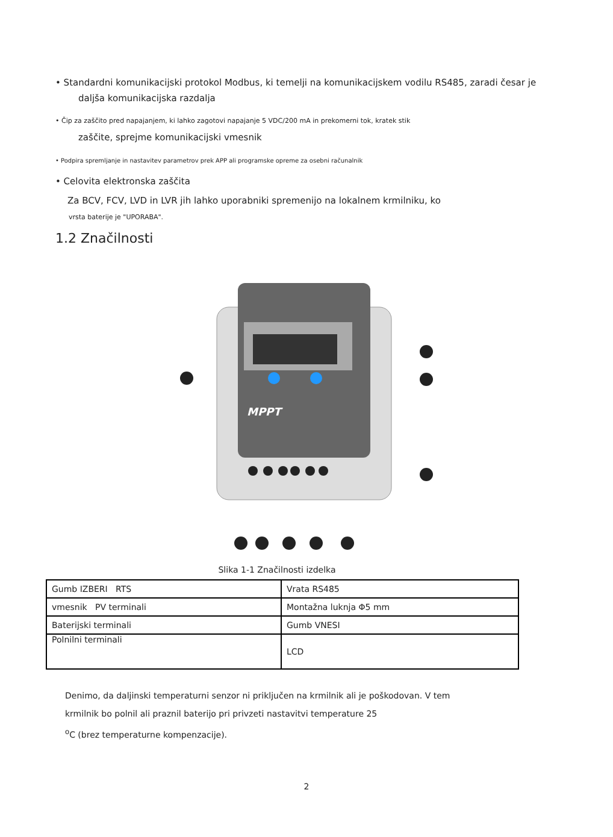• Standardni komunikacijski protokol Modbus, ki temelji na komunikacijskem vodilu RS485, zaradi česar je
daljša komunikacijska razdalja
• Čip za zaščito pred napajanjem, ki lahko zagotovi napajanje 5 VDC/200 mA in prekomerni tok, kratek stik
zaščite, sprejme komunikacijski vmesnik
• Podpira spremljanje in nastavitev parametrov prek APP ali programske opreme za osebni računalnik
• Celovita elektronska zaščita
Za BCV, FCV, LVD in LVR jih lahko uporabniki spremenijo na lokalnem krmilniku, ko
vrsta baterije je "UPORABA".
1.2 Značilnosti
MPPT
Slika 1-1 Značilnosti izdelka
| Gumb IZBERI RTS | Vrata RS485 |
| vmesnik PV terminali | Montažna luknja Φ5 mm |
| Baterijski terminali | Gumb VNESI |
| Polnilni terminali | LCD |
Denimo, da daljinski temperaturni senzor ni priključen na krmilnik ali je poškodovan. V tem
krmilnik bo polnil ali praznil baterijo pri privzeti nastavitvi temperature 25
<sup>o</sup> C (brez temperaturne kompenzacije).
2